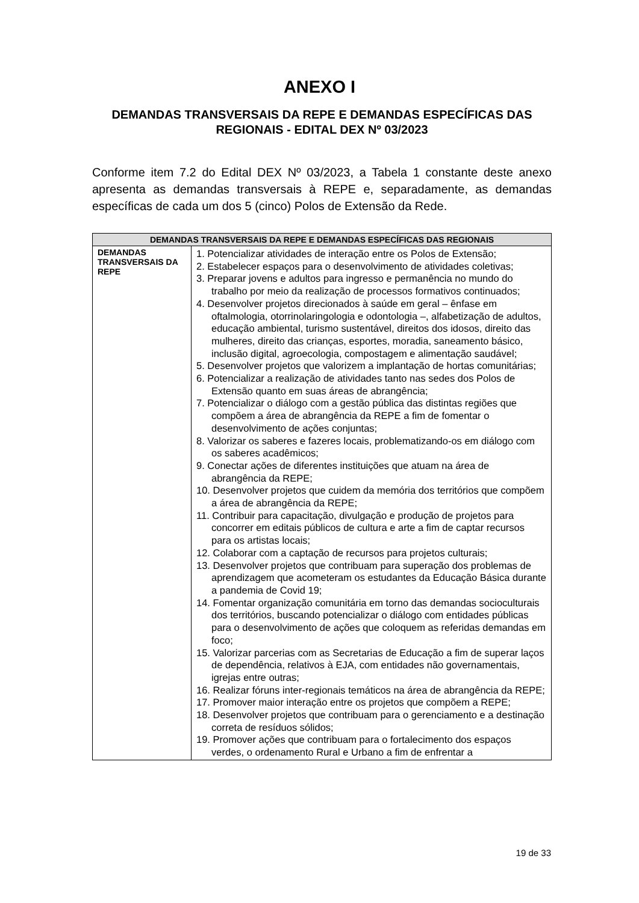ANEXO I
DEMANDAS TRANSVERSAIS DA REPE E DEMANDAS ESPECÍFICAS DAS REGIONAIS - EDITAL DEX Nº 03/2023
Conforme item 7.2 do Edital DEX Nº 03/2023, a Tabela 1 constante deste anexo apresenta as demandas transversais à REPE e, separadamente, as demandas específicas de cada um dos 5 (cinco) Polos de Extensão da Rede.
| DEMANDAS TRANSVERSAIS DA REPE E DEMANDAS ESPECÍFICAS DAS REGIONAIS | |
| --- | --- |
| DEMANDAS TRANSVERSAIS DA REPE | 1. Potencializar atividades de interação entre os Polos de Extensão; 2. Estabelecer espaços para o desenvolvimento de atividades coletivas; 3. Preparar jovens e adultos para ingresso e permanência no mundo do trabalho por meio da realização de processos formativos continuados; 4. Desenvolver projetos direcionados à saúde em geral – ênfase em oftalmologia, otorrinolaringologia e odontologia –, alfabetização de adultos, educação ambiental, turismo sustentável, direitos dos idosos, direito das mulheres, direito das crianças, esportes, moradia, saneamento básico, inclusão digital, agroecologia, compostagem e alimentação saudável; 5. Desenvolver projetos que valorizem a implantação de hortas comunitárias; 6. Potencializar a realização de atividades tanto nas sedes dos Polos de Extensão quanto em suas áreas de abrangência; 7. Potencializar o diálogo com a gestão pública das distintas regiões que compõem a área de abrangência da REPE a fim de fomentar o desenvolvimento de ações conjuntas; 8. Valorizar os saberes e fazeres locais, problematizando-os em diálogo com os saberes acadêmicos; 9. Conectar ações de diferentes instituições que atuam na área de abrangência da REPE; 10. Desenvolver projetos que cuidem da memória dos territórios que compõem a área de abrangência da REPE; 11. Contribuir para capacitação, divulgação e produção de projetos para concorrer em editais públicos de cultura e arte a fim de captar recursos para os artistas locais; 12. Colaborar com a captação de recursos para projetos culturais; 13. Desenvolver projetos que contribuam para superação dos problemas de aprendizagem que acometeram os estudantes da Educação Básica durante a pandemia de Covid 19; 14. Fomentar organização comunitária em torno das demandas socioculturais dos territórios, buscando potencializar o diálogo com entidades públicas para o desenvolvimento de ações que coloquem as referidas demandas em foco; 15. Valorizar parcerias com as Secretarias de Educação a fim de superar laços de dependência, relativos à EJA, com entidades não governamentais, igrejas entre outras; 16. Realizar fóruns inter-regionais temáticos na área de abrangência da REPE; 17. Promover maior interação entre os projetos que compõem a REPE; 18. Desenvolver projetos que contribuam para o gerenciamento e a destinação correta de resíduos sólidos; 19. Promover ações que contribuam para o fortalecimento dos espaços verdes, o ordenamento Rural e Urbano a fim de enfrentar a |
19 de 33